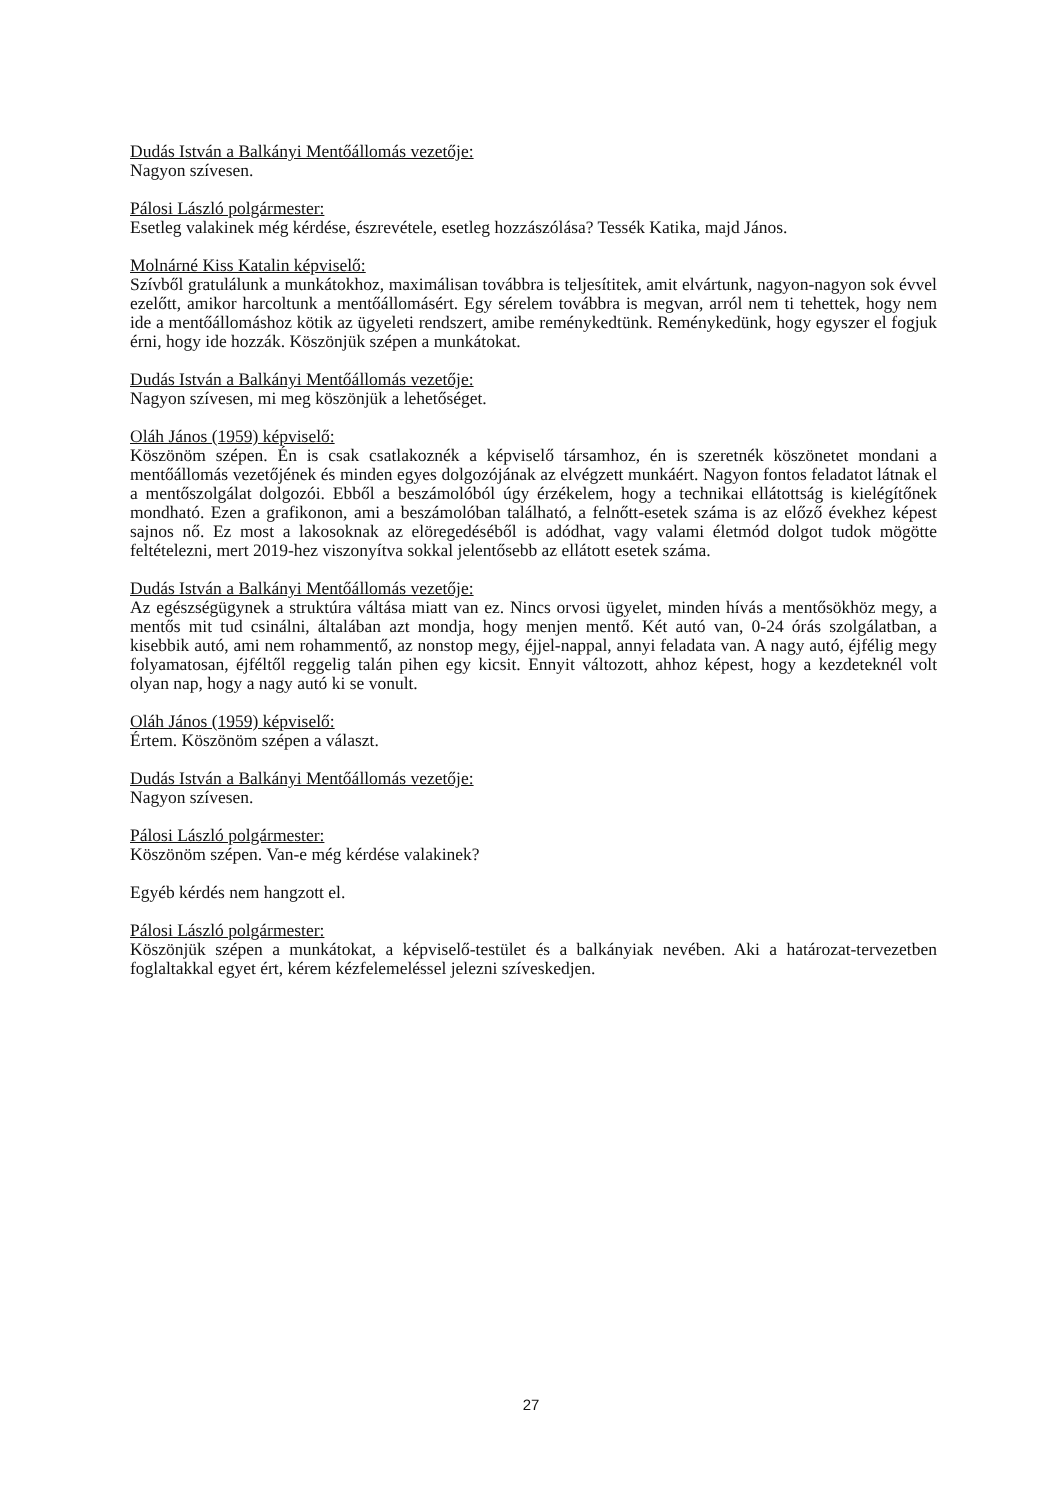Dudás István a Balkányi Mentőállomás vezetője:
Nagyon szívesen.
Pálosi László polgármester:
Esetleg valakinek még kérdése, észrevétele, esetleg hozzászólása? Tessék Katika, majd János.
Molnárné Kiss Katalin képviselő:
Szívből gratulálunk a munkátokhoz, maximálisan továbbra is teljesítitek, amit elvártunk, nagyon-nagyon sok évvel ezelőtt, amikor harcoltunk a mentőállomásért. Egy sérelem továbbra is megvan, arról nem ti tehettek, hogy nem ide a mentőállomáshoz kötik az ügyeleti rendszert, amibe reménykedtünk. Reménykedünk, hogy egyszer el fogjuk érni, hogy ide hozzák. Köszönjük szépen a munkátokat.
Dudás István a Balkányi Mentőállomás vezetője:
Nagyon szívesen, mi meg köszönjük a lehetőséget.
Oláh János (1959) képviselő:
Köszönöm szépen. Én is csak csatlakoznék a képviselő társamhoz, én is szeretnék köszönetet mondani a mentőállomás vezetőjének és minden egyes dolgozójának az elvégzett munkáért. Nagyon fontos feladatot látnak el a mentőszolgálat dolgozói. Ebből a beszámolóból úgy érzékelem, hogy a technikai ellátottság is kielégítőnek mondható. Ezen a grafikonon, ami a beszámolóban található, a felnőtt-esetek száma is az előző évekhez képest sajnos nő. Ez most a lakosoknak az elöregedéséből is adódhat, vagy valami életmód dolgot tudok mögötte feltételezni, mert 2019-hez viszonyítva sokkal jelentősebb az ellátott esetek száma.
Dudás István a Balkányi Mentőállomás vezetője:
Az egészségügynek a struktúra váltása miatt van ez. Nincs orvosi ügyelet, minden hívás a mentősökhöz megy, a mentős mit tud csinálni, általában azt mondja, hogy menjen mentő. Két autó van, 0-24 órás szolgálatban, a kisebbik autó, ami nem rohammentő, az nonstop megy, éjjel-nappal, annyi feladata van. A nagy autó, éjfélig megy folyamatosan, éjféltől reggelig talán pihen egy kicsit. Ennyit változott, ahhoz képest, hogy a kezdeteknél volt olyan nap, hogy a nagy autó ki se vonult.
Oláh János (1959) képviselő:
Értem. Köszönöm szépen a választ.
Dudás István a Balkányi Mentőállomás vezetője:
Nagyon szívesen.
Pálosi László polgármester:
Köszönöm szépen. Van-e még kérdése valakinek?
Egyéb kérdés nem hangzott el.
Pálosi László polgármester:
Köszönjük szépen a munkátokat, a képviselő-testület és a balkányiak nevében. Aki a határozat-tervezetben foglaltakkal egyet ért, kérem kézfelemeléssel jelezni szíveskedjen.
27